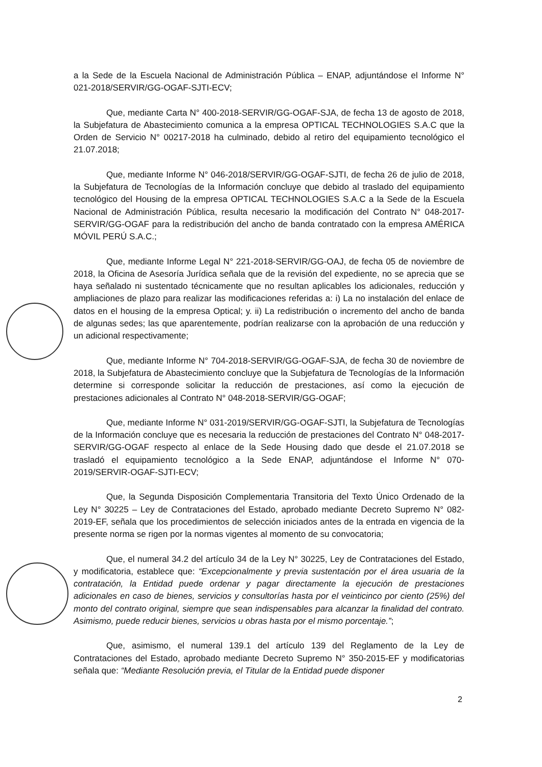a la Sede de la Escuela Nacional de Administración Pública – ENAP, adjuntándose el Informe N° 021-2018/SERVIR/GG-OGAF-SJTI-ECV;
Que, mediante Carta N° 400-2018-SERVIR/GG-OGAF-SJA, de fecha 13 de agosto de 2018, la Subjefatura de Abastecimiento comunica a la empresa OPTICAL TECHNOLOGIES S.A.C que la Orden de Servicio N° 00217-2018 ha culminado, debido al retiro del equipamiento tecnológico el 21.07.2018;
Que, mediante Informe N° 046-2018/SERVIR/GG-OGAF-SJTI, de fecha 26 de julio de 2018, la Subjefatura de Tecnologías de la Información concluye que debido al traslado del equipamiento tecnológico del Housing de la empresa OPTICAL TECHNOLOGIES S.A.C a la Sede de la Escuela Nacional de Administración Pública, resulta necesario la modificación del Contrato N° 048-2017-SERVIR/GG-OGAF para la redistribución del ancho de banda contratado con la empresa AMÉRICA MÓVIL PERÚ S.A.C.;
Que, mediante Informe Legal N° 221-2018-SERVIR/GG-OAJ, de fecha 05 de noviembre de 2018, la Oficina de Asesoría Jurídica señala que de la revisión del expediente, no se aprecia que se haya señalado ni sustentado técnicamente que no resultan aplicables los adicionales, reducción y ampliaciones de plazo para realizar las modificaciones referidas a: i) La no instalación del enlace de datos en el housing de la empresa Optical; y. ii) La redistribución o incremento del ancho de banda de algunas sedes; las que aparentemente, podrían realizarse con la aprobación de una reducción y un adicional respectivamente;
Que, mediante Informe N° 704-2018-SERVIR/GG-OGAF-SJA, de fecha 30 de noviembre de 2018, la Subjefatura de Abastecimiento concluye que la Subjefatura de Tecnologías de la Información determine si corresponde solicitar la reducción de prestaciones, así como la ejecución de prestaciones adicionales al Contrato N° 048-2018-SERVIR/GG-OGAF;
Que, mediante Informe N° 031-2019/SERVIR/GG-OGAF-SJTI, la Subjefatura de Tecnologías de la Información concluye que es necesaria la reducción de prestaciones del Contrato N° 048-2017-SERVIR/GG-OGAF respecto al enlace de la Sede Housing dado que desde el 21.07.2018 se trasladó el equipamiento tecnológico a la Sede ENAP, adjuntándose el Informe N° 070-2019/SERVIR-OGAF-SJTI-ECV;
Que, la Segunda Disposición Complementaria Transitoria del Texto Único Ordenado de la Ley N° 30225 – Ley de Contrataciones del Estado, aprobado mediante Decreto Supremo N° 082-2019-EF, señala que los procedimientos de selección iniciados antes de la entrada en vigencia de la presente norma se rigen por la normas vigentes al momento de su convocatoria;
Que, el numeral 34.2 del artículo 34 de la Ley N° 30225, Ley de Contrataciones del Estado, y modificatoria, establece que: “Excepcionalmente y previa sustentación por el área usuaria de la contratación, la Entidad puede ordenar y pagar directamente la ejecución de prestaciones adicionales en caso de bienes, servicios y consultorías hasta por el veinticinco por ciento (25%) del monto del contrato original, siempre que sean indispensables para alcanzar la finalidad del contrato. Asimismo, puede reducir bienes, servicios u obras hasta por el mismo porcentaje.”;
Que, asimismo, el numeral 139.1 del artículo 139 del Reglamento de la Ley de Contrataciones del Estado, aprobado mediante Decreto Supremo N° 350-2015-EF y modificatorias señala que: “Mediante Resolución previa, el Titular de la Entidad puede disponer
2